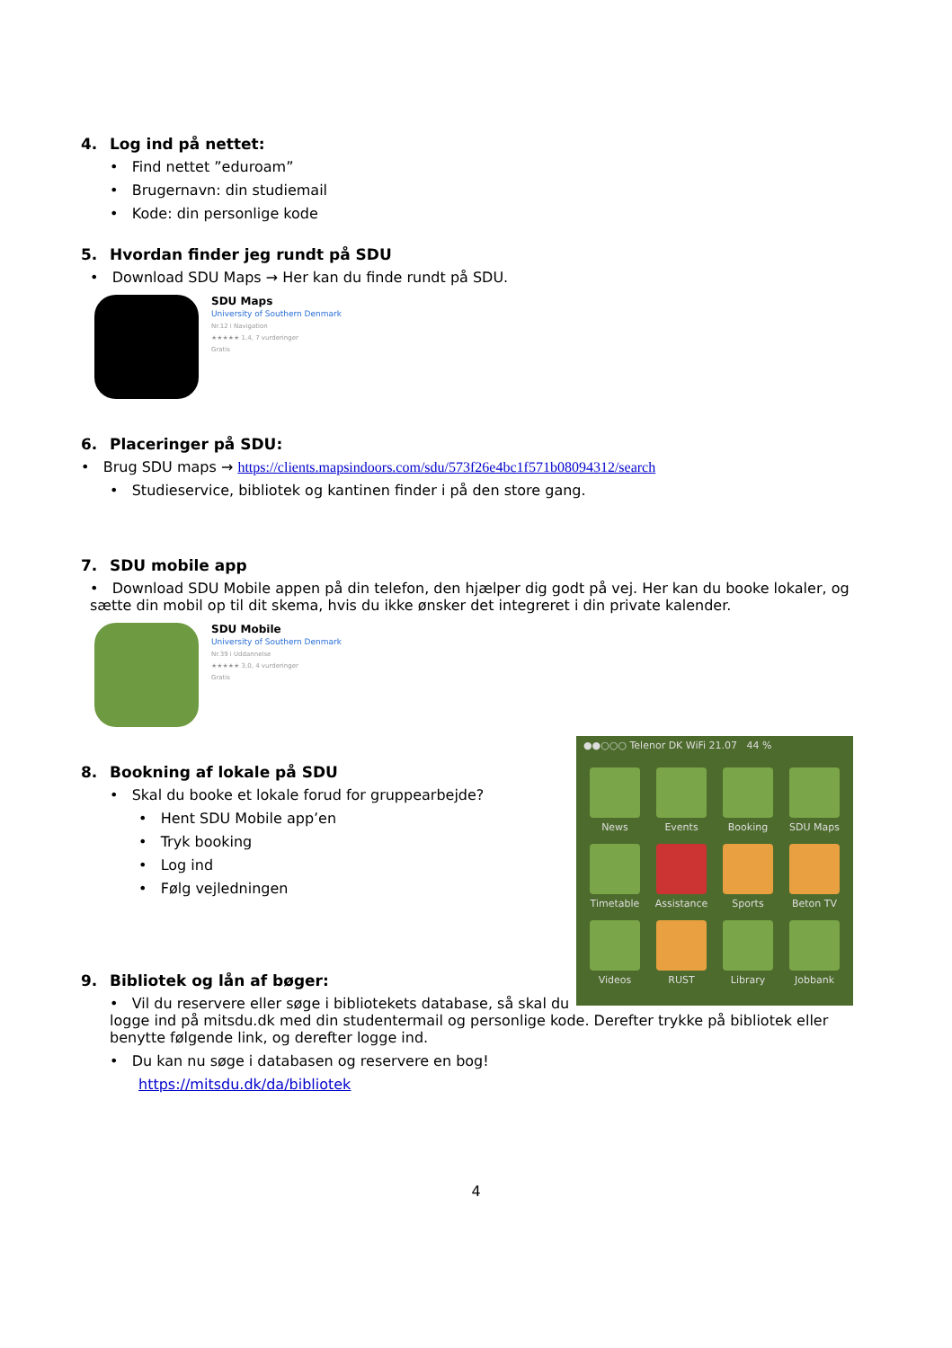4. Log ind på nettet:
• Find nettet ”eduroam”
• Brugernavn: din studiemail
• Kode: din personlige kode
5. Hvordan finder jeg rundt på SDU
• Download SDU Maps → Her kan du finde rundt på SDU.
SDU Maps
University of Southern Denmark
Nr.12 i Navigation
★★★★★ 1,4, 7 vurderinger
Gratis
6. Placeringer på SDU:
• Brug SDU maps → https://clients.mapsindoors.com/sdu/573f26e4bc1f571b08094312/search
• Studieservice, bibliotek og kantinen finder i på den store gang.
7. SDU mobile app
• Download SDU Mobile appen på din telefon, den hjælper dig godt på vej. Her kan du booke lokaler, og sætte din mobil op til dit skema, hvis du ikke ønsker det integreret i din private kalender.
SDU Mobile
University of Southern Denmark
Nr.39 i Uddannelse
★★★★★ 3,0, 4 vurderinger
Gratis
●●○○○ Telenor DK WiFi 21.07 44 %
News
Events
Booking
SDU Maps
Timetable
Assistance
Sports
Beton TV
Videos
RUST
Library
Jobbank
8. Bookning af lokale på SDU
• Skal du booke et lokale forud for gruppearbejde?
• Hent SDU Mobile app’en
• Tryk booking
• Log ind
• Følg vejledningen
9. Bibliotek og lån af bøger:
• Vil du reservere eller søge i bibliotekets database, så skal du logge ind på mitsdu.dk med din studentermail og personlige kode. Derefter trykke på bibliotek eller benytte følgende link, og derefter logge ind.
• Du kan nu søge i databasen og reservere en bog!
https://mitsdu.dk/da/bibliotek
4